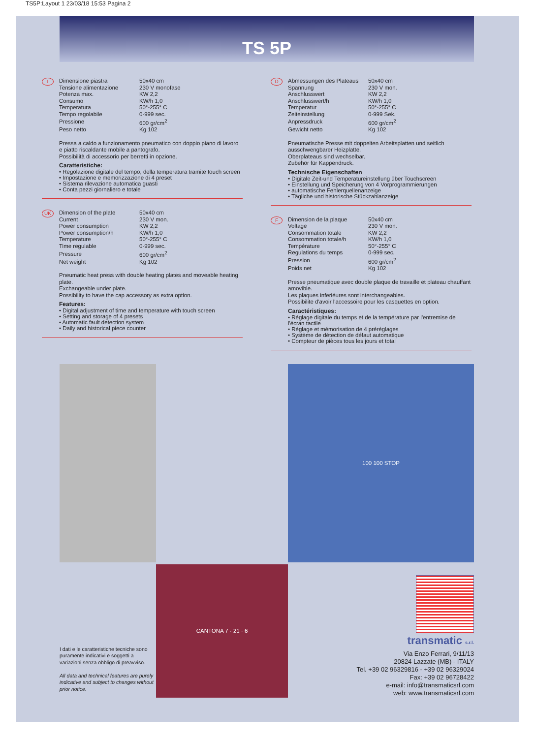TS5P:Layout 1 23/03/18 15:53 Pagina 2
TS 5P
I
| Dimensione piastra | 50x40 cm |
| Tensione alimentazione | 230 V monofase |
| Potenza max. | KW 2,2 |
| Consumo | KW/h 1,0 |
| Temperatura | 50°-255° C |
| Tempo regolabile | 0-999 sec. |
| Pressione | 600 gr/cm<sup>2</sup> |
| Peso netto | Kg 102 |
Pressa a caldo a funzionamento pneumatico con doppio piano di lavoro e piatto riscaldante mobile a pantografo.
Possibilità di accessorio per berretti in opzione.
Caratteristiche:
• Regolazione digitale del tempo, della temperatura tramite touch screen
• Impostazione e memorizzazione di 4 preset
• Sistema rilevazione automatica guasti
• Conta pezzi giornaliero e totale
UK
| Dimension of the plate | 50x40 cm |
| Current | 230 V mon. |
| Power consumption | KW 2,2 |
| Power consumption/h | KW/h 1,0 |
| Temperature | 50°-255° C |
| Time regulable | 0-999 sec. |
| Pressure | 600 gr/cm<sup>2</sup> |
| Net weight | Kg 102 |
Pneumatic heat press with double heating plates and moveable heating plate.
Exchangeable under plate.
Possibility to have the cap accessory as extra option.
Features:
• Digital adjustment of time and temperature with touch screen
• Setting and storage of 4 presets
• Automatic fault detection system
• Daily and historical piece counter
D
| Abmessungen des Plateaus | 50x40 cm |
| Spannung | 230 V mon. |
| Anschlusswert | KW 2,2 |
| Anschlusswert/h | KW/h 1,0 |
| Temperatur | 50°-255° C |
| Zeiteinstellung | 0-999 Sek. |
| Anpressdruck | 600 gr/cm<sup>2</sup> |
| Gewicht netto | Kg 102 |
Pneumatische Presse mit doppelten Arbeitsplatten und seitlich ausschwengbarer Heizplatte.
Oberplateaus sind wechselbar.
Zubehör für Kappendruck.
Technische Eigenschaften
• Digitale Zeit-und Temperatureinstellung über Touchscreen
• Einstellung und Speicherung von 4 Vorprogrammierungen
• automatische Fehlerquellenanzeige
• Tägliche und historische Stückzahlanzeige
F
| Dimension de la plaque | 50x40 cm |
| Voltage | 230 V mon. |
| Consommation totale | KW 2,2 |
| Consommation totale/h | KW/h 1,0 |
| Température | 50°-255° C |
| Regulations du temps | 0-999 sec. |
| Pression | 600 gr/cm<sup>2</sup> |
| Poids net | Kg 102 |
Presse pneumatique avec double plaque de travaille et plateau chauffant amovible.
Les plaques inferiéures sont interchangeables.
Possibilite d'avoir l'accessoire pour les casquettes en option.
Caractéristiques:
• Réglage digitale du temps et de la température par l'entremise de l'écran tactile
• Réglage et mémorisation de 4 préréglages
• Système de détection de défaut automatique
• Compteur de pièces tous les jours et total
I dati e le caratteristiche tecniche sono puramente indicativi e soggetti a variazioni senza obbligo di preavviso.
All data and technical features are purely indicative and subject to changes without prior notice.
CANTONA 7 · 21 · 6
100 100 STOP
transmatic s.r.l.
Via Enzo Ferrari, 9/11/13
20824 Lazzate (MB) - ITALY
Tel. +39 02 96329816 - +39 02 96329024
Fax: +39 02 96728422
e-mail: info@transmaticsrl.com
web: www.transmaticsrl.com